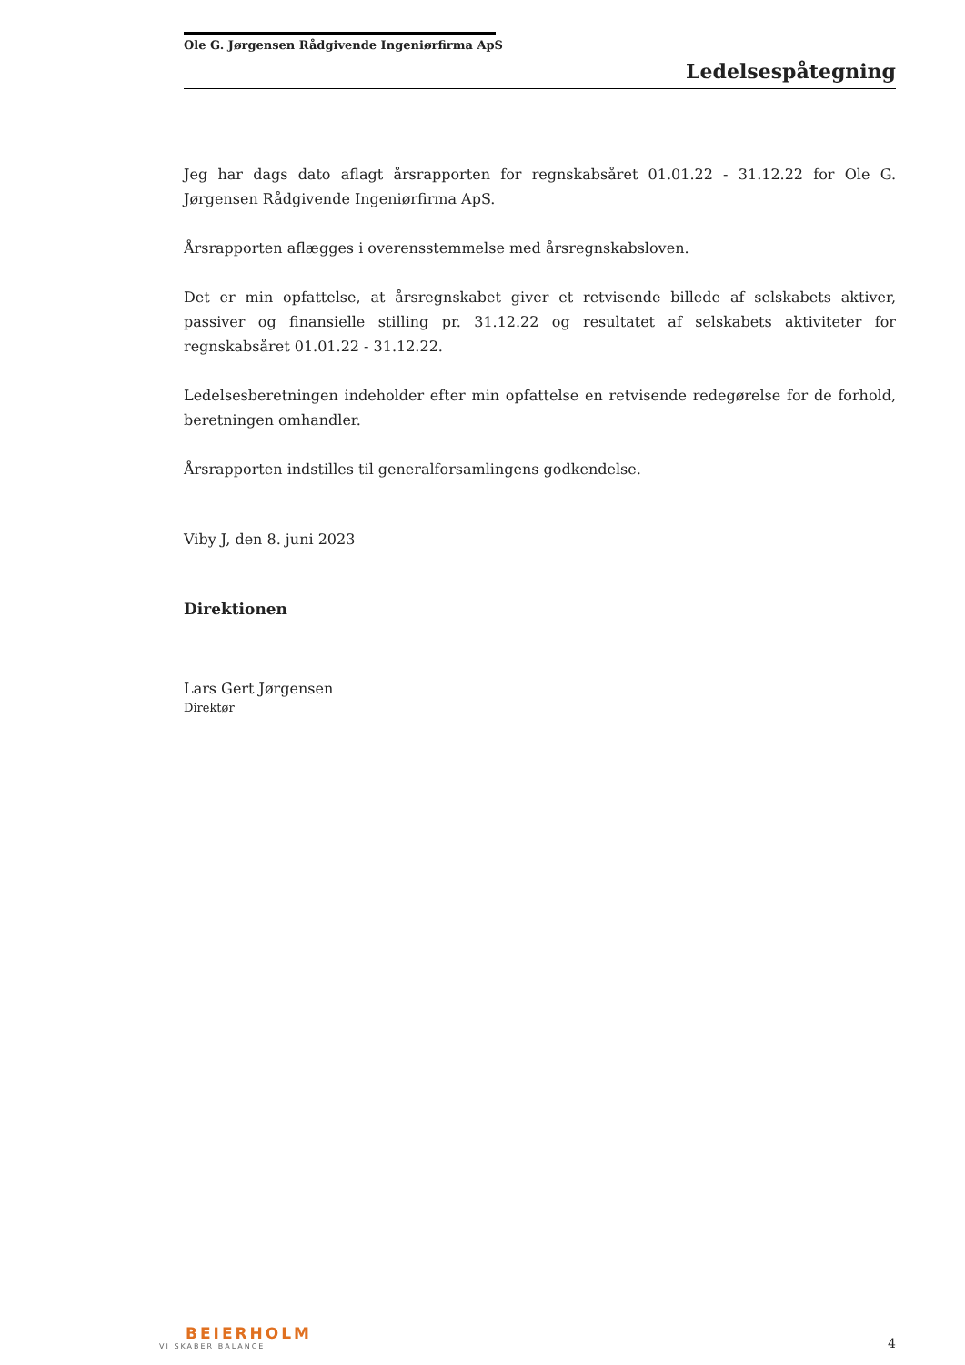Ole G. Jørgensen Rådgivende Ingeniørfirma ApS
Ledelsespåtegning
Jeg har dags dato aflagt årsrapporten for regnskabsåret 01.01.22 - 31.12.22 for Ole G. Jørgensen Rådgivende Ingeniørfirma ApS.
Årsrapporten aflægges i overensstemmelse med årsregnskabsloven.
Det er min opfattelse, at årsregnskabet giver et retvisende billede af selskabets aktiver, passiver og finansielle stilling pr. 31.12.22 og resultatet af selskabets aktiviteter for regnskabsåret 01.01.22 - 31.12.22.
Ledelsesberetningen indeholder efter min opfattelse en retvisende redegørelse for de forhold, beretningen omhandler.
Årsrapporten indstilles til generalforsamlingens godkendelse.
Viby J, den 8. juni 2023
Direktionen
Lars Gert Jørgensen
Direktør
BEIERHOLM
VI SKABER BALANCE
4